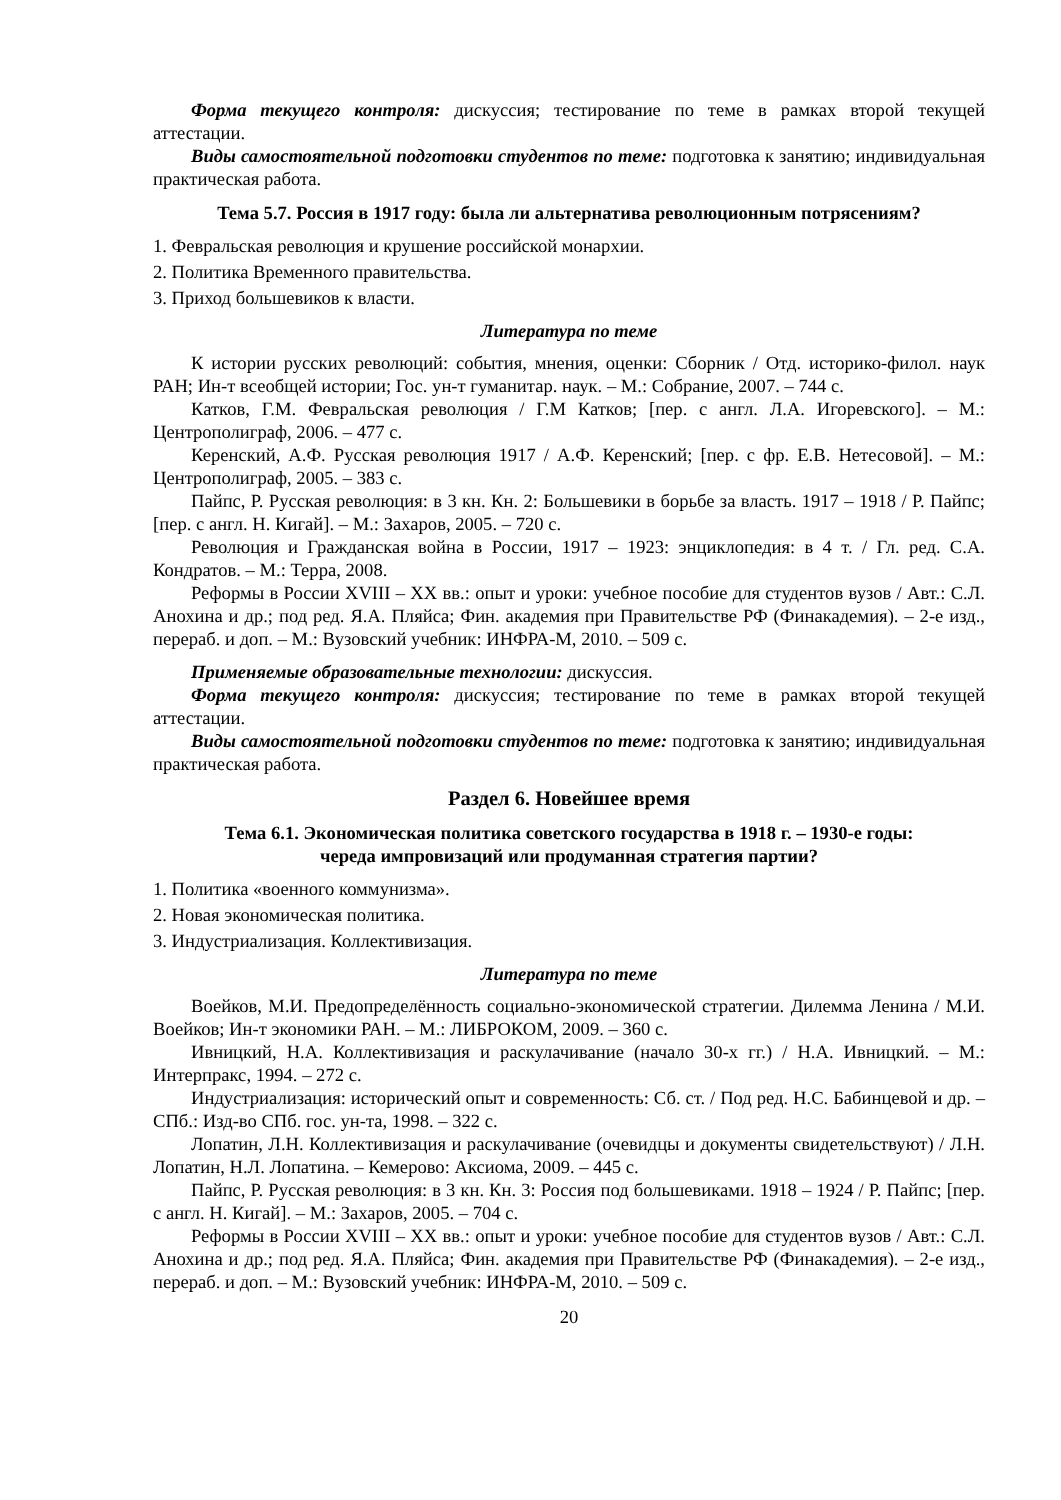Форма текущего контроля: дискуссия; тестирование по теме в рамках второй текущей аттестации.
Виды самостоятельной подготовки студентов по теме: подготовка к занятию; индивидуальная практическая работа.
Тема 5.7. Россия в 1917 году: была ли альтернатива революционным потрясениям?
1. Февральская революция и крушение российской монархии.
2. Политика Временного правительства.
3. Приход большевиков к власти.
Литература по теме
К истории русских революций: события, мнения, оценки: Сборник / Отд. историко-филол. наук РАН; Ин-т всеобщей истории; Гос. ун-т гуманитар. наук. – М.: Собрание, 2007. – 744 с.
Катков, Г.М. Февральская революция / Г.М Катков; [пер. с англ. Л.А. Игоревского]. – М.: Центрополиграф, 2006. – 477 с.
Керенский, А.Ф. Русская революция 1917 / А.Ф. Керенский; [пер. с фр. Е.В. Нетесовой]. – М.: Центрополиграф, 2005. – 383 с.
Пайпс, Р. Русская революция: в 3 кн. Кн. 2: Большевики в борьбе за власть. 1917 – 1918 / Р. Пайпс; [пер. с англ. Н. Кигай]. – М.: Захаров, 2005. – 720 с.
Революция и Гражданская война в России, 1917 – 1923: энциклопедия: в 4 т. / Гл. ред. С.А. Кондратов. – М.: Терра, 2008.
Реформы в России XVIII – XX вв.: опыт и уроки: учебное пособие для студентов вузов / Авт.: С.Л. Анохина и др.; под ред. Я.А. Пляйса; Фин. академия при Правительстве РФ (Финакадемия). – 2-е изд., перераб. и доп. – М.: Вузовский учебник: ИНФРА-М, 2010. – 509 с.
Применяемые образовательные технологии: дискуссия.
Форма текущего контроля: дискуссия; тестирование по теме в рамках второй текущей аттестации.
Виды самостоятельной подготовки студентов по теме: подготовка к занятию; индивидуальная практическая работа.
Раздел 6. Новейшее время
Тема 6.1. Экономическая политика советского государства в 1918 г. – 1930-е годы:
череда импровизаций или продуманная стратегия партии?
1. Политика «военного коммунизма».
2. Новая экономическая политика.
3. Индустриализация. Коллективизация.
Литература по теме
Воейков, М.И. Предопределённость социально-экономической стратегии. Дилемма Ленина / М.И. Воейков; Ин-т экономики РАН. – М.: ЛИБРОКОМ, 2009. – 360 с.
Ивницкий, Н.А. Коллективизация и раскулачивание (начало 30-х гг.) / Н.А. Ивницкий. – М.: Интерпракс, 1994. – 272 с.
Индустриализация: исторический опыт и современность: Сб. ст. / Под ред. Н.С. Бабинцевой и др. – СПб.: Изд-во СПб. гос. ун-та, 1998. – 322 с.
Лопатин, Л.Н. Коллективизация и раскулачивание (очевидцы и документы свидетельствуют) / Л.Н. Лопатин, Н.Л. Лопатина. – Кемерово: Аксиома, 2009. – 445 с.
Пайпс, Р. Русская революция: в 3 кн. Кн. 3: Россия под большевиками. 1918 – 1924 / Р. Пайпс; [пер. с англ. Н. Кигай]. – М.: Захаров, 2005. – 704 с.
Реформы в России XVIII – XX вв.: опыт и уроки: учебное пособие для студентов вузов / Авт.: С.Л. Анохина и др.; под ред. Я.А. Пляйса; Фин. академия при Правительстве РФ (Финакадемия). – 2-е изд., перераб. и доп. – М.: Вузовский учебник: ИНФРА-М, 2010. – 509 с.
20